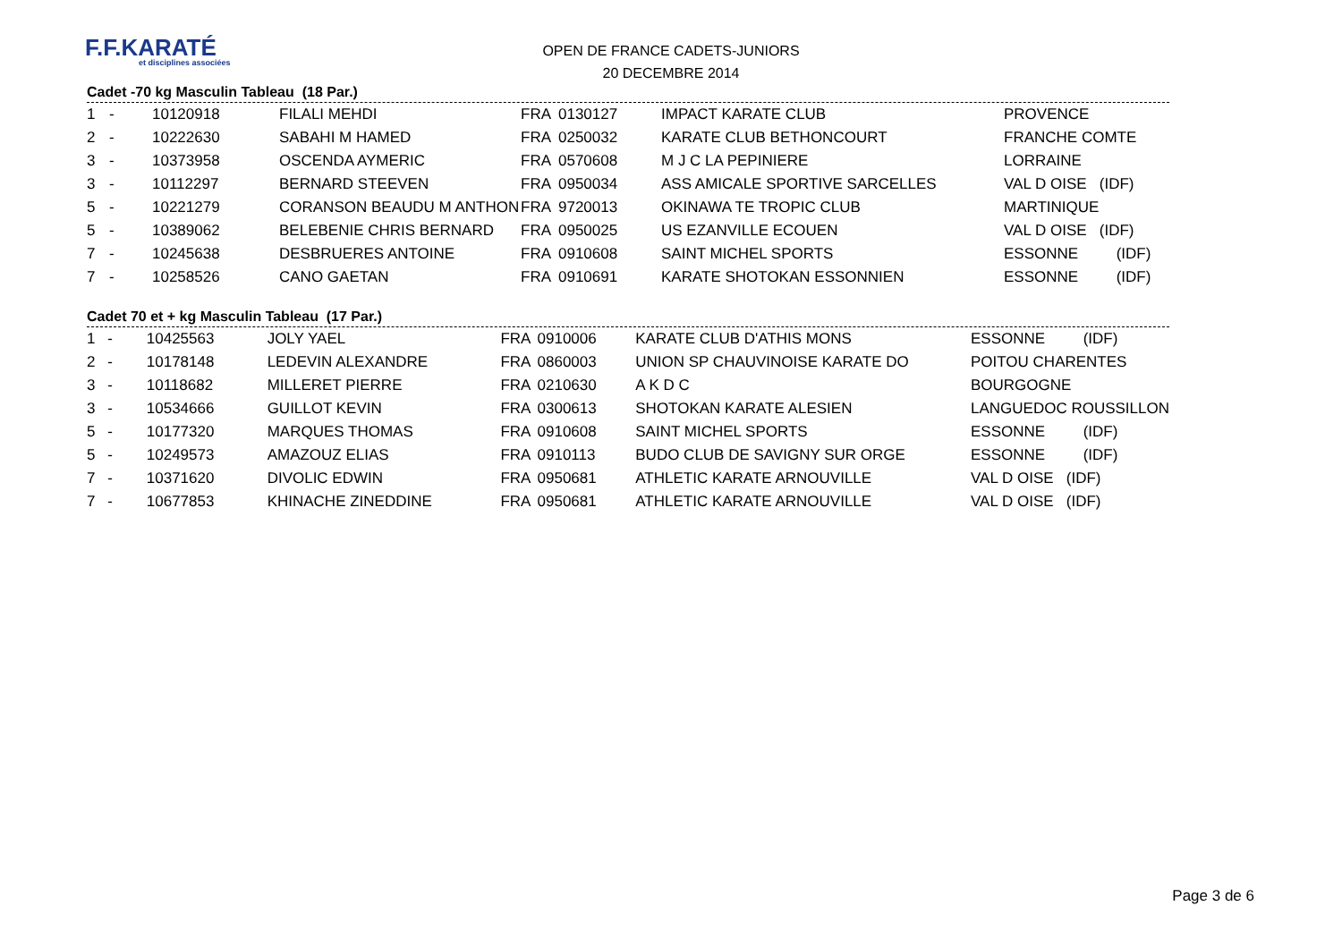F.F.KARATÉ
et disciplines associées
OPEN DE FRANCE CADETS-JUNIORS
20 DECEMBRE 2014
Cadet -70 kg Masculin Tableau (18 Par.)
| 1 | - | 10120918 | FILALI MEHDI | FRA | 0130127 | IMPACT KARATE CLUB | PROVENCE |
| 2 | - | 10222630 | SABAHI M HAMED | FRA | 0250032 | KARATE CLUB BETHONCOURT | FRANCHE COMTE |
| 3 | - | 10373958 | OSCENDA AYMERIC | FRA | 0570608 | M J C LA PEPINIERE | LORRAINE |
| 3 | - | 10112297 | BERNARD STEEVEN | FRA | 0950034 | ASS AMICALE SPORTIVE SARCELLES | VAL D OISE (IDF) |
| 5 | - | 10221279 | CORANSON BEAUDU M ANTHON | FRA | 9720013 | OKINAWA TE TROPIC CLUB | MARTINIQUE |
| 5 | - | 10389062 | BELEBENIE CHRIS BERNARD | FRA | 0950025 | US EZANVILLE ECOUEN | VAL D OISE (IDF) |
| 7 | - | 10245638 | DESBRUERES ANTOINE | FRA | 0910608 | SAINT MICHEL SPORTS | ESSONNE (IDF) |
| 7 | - | 10258526 | CANO GAETAN | FRA | 0910691 | KARATE SHOTOKAN ESSONNIEN | ESSONNE (IDF) |
Cadet 70 et + kg Masculin Tableau (17 Par.)
| 1 | - | 10425563 | JOLY YAEL | FRA | 0910006 | KARATE CLUB D'ATHIS MONS | ESSONNE (IDF) |
| 2 | - | 10178148 | LEDEVIN ALEXANDRE | FRA | 0860003 | UNION SP CHAUVINOISE KARATE DO | POITOU CHARENTES |
| 3 | - | 10118682 | MILLERET PIERRE | FRA | 0210630 | A K D C | BOURGOGNE |
| 3 | - | 10534666 | GUILLOT KEVIN | FRA | 0300613 | SHOTOKAN KARATE ALESIEN | LANGUEDOC ROUSSILLON |
| 5 | - | 10177320 | MARQUES THOMAS | FRA | 0910608 | SAINT MICHEL SPORTS | ESSONNE (IDF) |
| 5 | - | 10249573 | AMAZOUZ ELIAS | FRA | 0910113 | BUDO CLUB DE SAVIGNY SUR ORGE | ESSONNE (IDF) |
| 7 | - | 10371620 | DIVOLIC EDWIN | FRA | 0950681 | ATHLETIC KARATE ARNOUVILLE | VAL D OISE (IDF) |
| 7 | - | 10677853 | KHINACHE ZINEDDINE | FRA | 0950681 | ATHLETIC KARATE ARNOUVILLE | VAL D OISE (IDF) |
Page 3 de 6